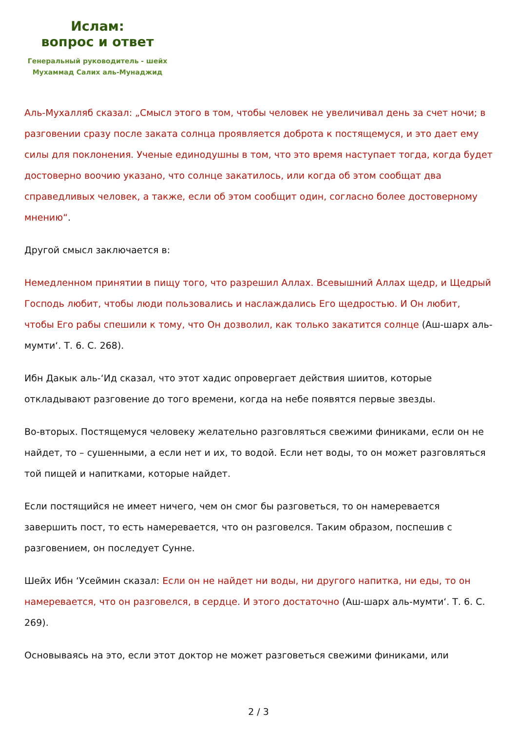Ислам:
вопрос и ответ
Генеральный руководитель - шейх
Мухаммад Салих аль-Мунаджид
Аль-Мухалляб сказал: „Смысл этого в том, чтобы человек не увеличивал день за счет ночи; в разговении сразу после заката солнца проявляется доброта к постящемуся, и это дает ему силы для поклонения. Ученые единодушны в том, что это время наступает тогда, когда будет достоверно воочию указано, что солнце закатилось, или когда об этом сообщат два справедливых человек, а также, если об этом сообщит один, согласно более достоверному мнению“.
Другой смысл заключается в:
Немедленном принятии в пищу того, что разрешил Аллах. Всевышний Аллах щедр, и Щедрый Господь любит, чтобы люди пользовались и наслаждались Его щедростью. И Он любит, чтобы Его рабы спешили к тому, что Он дозволил, как только закатится солнце (Аш-шарх аль-мумти‘. Т. 6. С. 268).
Ибн Дакык аль-‘Ид сказал, что этот хадис опровергает действия шиитов, которые откладывают разговение до того времени, когда на небе появятся первые звезды.
Во-вторых. Постящемуся человеку желательно разговляться свежими финиками, если он не найдет, то – сушенными, а если нет и их, то водой. Если нет воды, то он может разговляться той пищей и напитками, которые найдет.
Если постящийся не имеет ничего, чем он смог бы разговеться, то он намеревается завершить пост, то есть намеревается, что он разговелся. Таким образом, поспешив с разговением, он последует Сунне.
Шейх Ибн ‘Усеймин сказал: Если он не найдет ни воды, ни другого напитка, ни еды, то он намеревается, что он разговелся, в сердце. И этого достаточно (Аш-шарх аль-мумти‘. Т. 6. С. 269).
Основываясь на это, если этот доктор не может разговеться свежими финиками, или
2 / 3